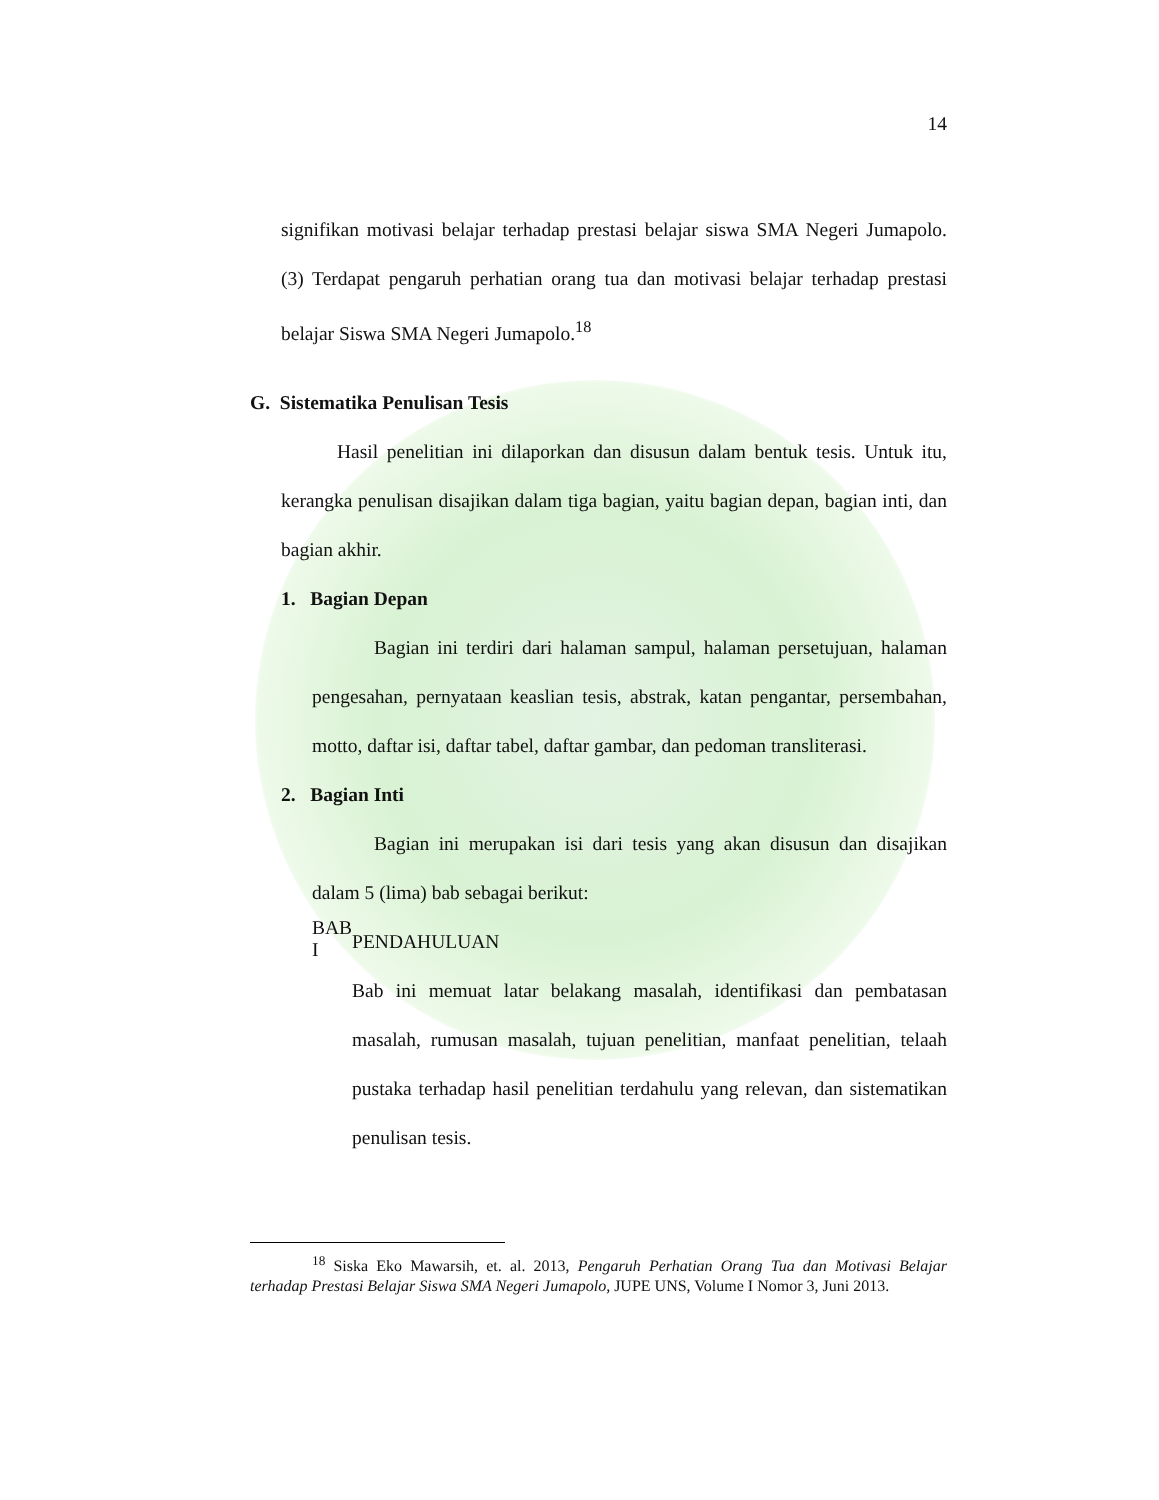14
signifikan motivasi belajar terhadap prestasi belajar siswa SMA Negeri Jumapolo. (3) Terdapat pengaruh perhatian orang tua dan motivasi belajar terhadap prestasi belajar Siswa SMA Negeri Jumapolo.<sup>18</sup>
G. Sistematika Penulisan Tesis
Hasil penelitian ini dilaporkan dan disusun dalam bentuk tesis. Untuk itu, kerangka penulisan disajikan dalam tiga bagian, yaitu bagian depan, bagian inti, dan bagian akhir.
1. Bagian Depan
Bagian ini terdiri dari halaman sampul, halaman persetujuan, halaman pengesahan, pernyataan keaslian tesis, abstrak, katan pengantar, persembahan, motto, daftar isi, daftar tabel, daftar gambar, dan pedoman transliterasi.
2. Bagian Inti
Bagian ini merupakan isi dari tesis yang akan disusun dan disajikan dalam 5 (lima) bab sebagai berikut:
BAB I
PENDAHULUAN
Bab ini memuat latar belakang masalah, identifikasi dan pembatasan masalah, rumusan masalah, tujuan penelitian, manfaat penelitian, telaah pustaka terhadap hasil penelitian terdahulu yang relevan, dan sistematikan penulisan tesis.
<sup>18</sup> Siska Eko Mawarsih, et. al. 2013, Pengaruh Perhatian Orang Tua dan Motivasi Belajar terhadap Prestasi Belajar Siswa SMA Negeri Jumapolo, JUPE UNS, Volume I Nomor 3, Juni 2013.